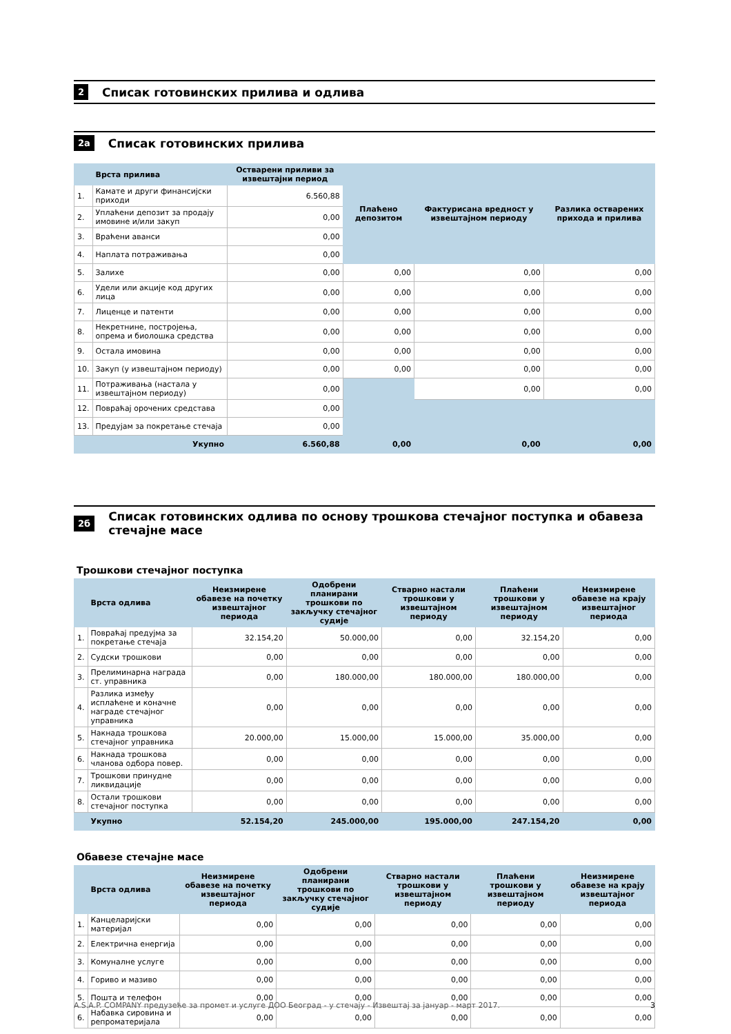2 Списак готовинских прилива и одлива
2а Списак готовинских прилива
| | Врста прилива | Остварени приливи за извештајни период | Плаћено депозитом | Фактурисана вредност у извештајном периоду | Разлика остварених прихода и прилива |
| --- | --- | --- | --- | --- | --- |
| 1. | Камате и други финансијски приходи | 6.560,88 | | | |
| 2. | Уплаћени депозит за продају имовине и/или закуп | 0,00 | | | |
| 3. | Враћени аванси | 0,00 | | | |
| 4. | Наплата потраживања | 0,00 | | | |
| 5. | Залихе | 0,00 | 0,00 | 0,00 | 0,00 |
| 6. | Удели или акције код других лица | 0,00 | 0,00 | 0,00 | 0,00 |
| 7. | Лиценце и патенти | 0,00 | 0,00 | 0,00 | 0,00 |
| 8. | Некретнине, постројења, опрема и биолошка средства | 0,00 | 0,00 | 0,00 | 0,00 |
| 9. | Остала имовина | 0,00 | 0,00 | 0,00 | 0,00 |
| 10. | Закуп (у извештајном периоду) | 0,00 | 0,00 | 0,00 | 0,00 |
| 11. | Потраживања (настала у извештајном периоду) | 0,00 | | 0,00 | 0,00 |
| 12. | Повраћај орочених средстава | 0,00 | | | |
| 13. | Предујам за покретање стечаја | 0,00 | | | |
| | Укупно | 6.560,88 | 0,00 | 0,00 | 0,00 |
2б Списак готовинских одлива по основу трошкова стечајног поступка и обавеза стечајне масе
Трошкови стечајног поступка
| | Врста одлива | Неизмирене обавезе на почетку извештајног периода | Одобрени планирани трошкови по закључку стечајног судије | Стварно настали трошкови у извештајном периоду | Плаћени трошкови у извештајном периоду | Неизмирене обавезе на крају извештајног периода |
| --- | --- | --- | --- | --- | --- | --- |
| 1. | Повраћај предујма за покретање стечаја | 32.154,20 | 50.000,00 | 0,00 | 32.154,20 | 0,00 |
| 2. | Судски трошкови | 0,00 | 0,00 | 0,00 | 0,00 | 0,00 |
| 3. | Прелиминарна награда ст. управника | 0,00 | 180.000,00 | 180.000,00 | 180.000,00 | 0,00 |
| 4. | Разлика између исплаћене и коначне награде стечајног управника | 0,00 | 0,00 | 0,00 | 0,00 | 0,00 |
| 5. | Накнада трошкова стечајног управника | 20.000,00 | 15.000,00 | 15.000,00 | 35.000,00 | 0,00 |
| 6. | Накнада трошкова чланова одбора повер. | 0,00 | 0,00 | 0,00 | 0,00 | 0,00 |
| 7. | Трошкови принудне ликвидације | 0,00 | 0,00 | 0,00 | 0,00 | 0,00 |
| 8. | Остали трошкови стечајног поступка | 0,00 | 0,00 | 0,00 | 0,00 | 0,00 |
| | Укупно | 52.154,20 | 245.000,00 | 195.000,00 | 247.154,20 | 0,00 |
Обавезе стечајне масе
| | Врста одлива | Неизмирене обавезе на почетку извештајног периода | Одобрени планирани трошкови по закључку стечајног судије | Стварно настали трошкови у извештајном периоду | Плаћени трошкови у извештајном периоду | Неизмирене обавезе на крају извештајног периода |
| --- | --- | --- | --- | --- | --- | --- |
| 1. | Канцеларијски материјал | 0,00 | 0,00 | 0,00 | 0,00 | 0,00 |
| 2. | Електрична енергија | 0,00 | 0,00 | 0,00 | 0,00 | 0,00 |
| 3. | Комуналне услуге | 0,00 | 0,00 | 0,00 | 0,00 | 0,00 |
| 4. | Гориво и мазиво | 0,00 | 0,00 | 0,00 | 0,00 | 0,00 |
| 5. | Пошта и телефон | 0,00 | 0,00 | 0,00 | 0,00 | 0,00 |
| 6. | Набавка сировина и репроматеријала | 0,00 | 0,00 | 0,00 | 0,00 | 0,00 |
A.S.A.P. COMPANY предузеће за промет и услуге ДОО Београд - у стечају - Извештај за јануар - март 2017. 3